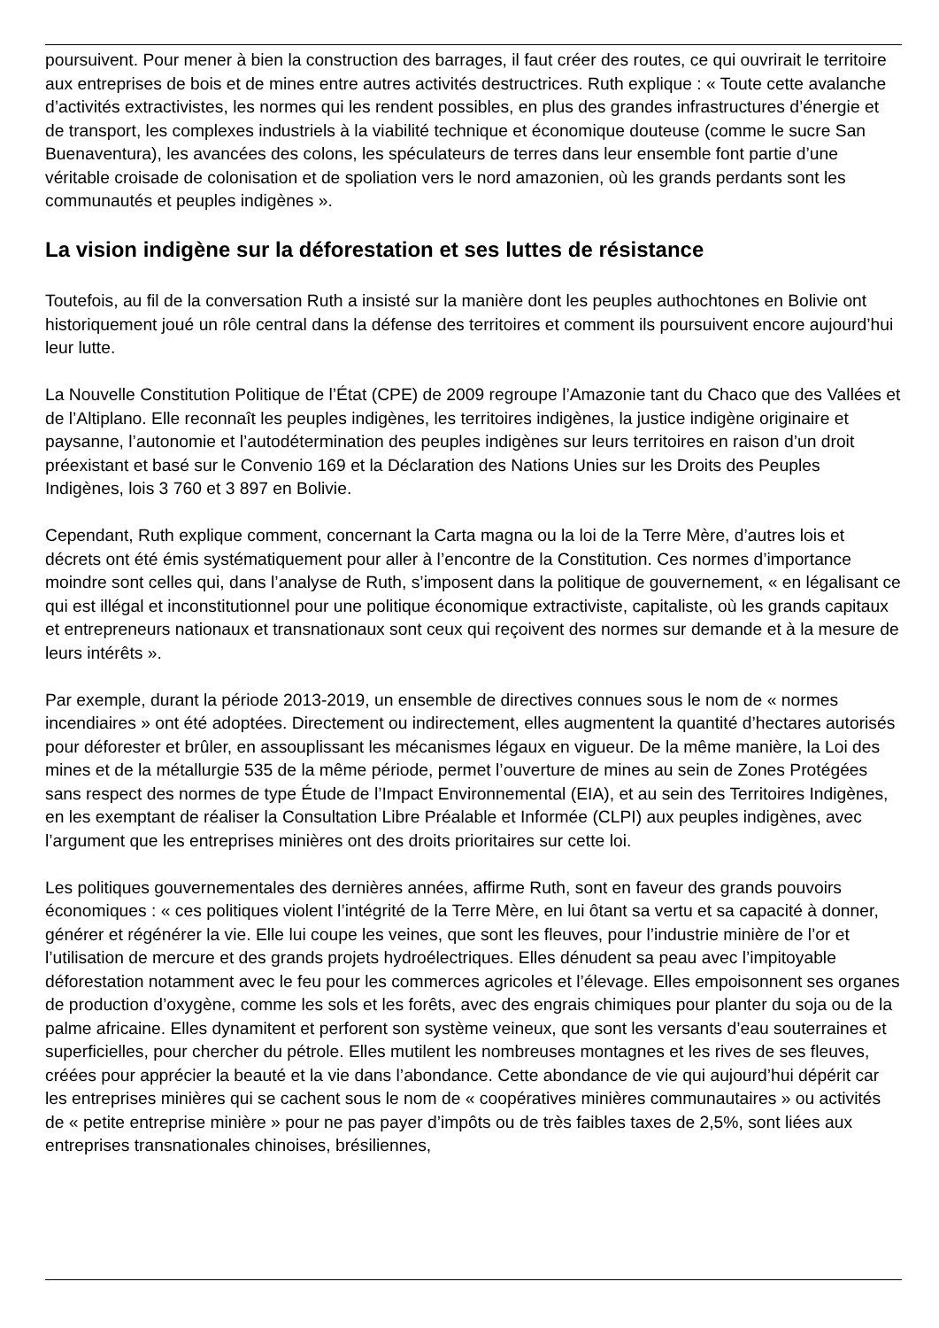poursuivent. Pour mener à bien la construction des barrages, il faut créer des routes, ce qui ouvrirait le territoire aux entreprises de bois et de mines entre autres activités destructrices. Ruth explique : « Toute cette avalanche d’activités extractivistes, les normes qui les rendent possibles, en plus des grandes infrastructures d’énergie et de transport, les complexes industriels à la viabilité technique et économique douteuse (comme le sucre San Buenaventura), les avancées des colons, les spéculateurs de terres dans leur ensemble font partie d’une véritable croisade de colonisation et de spoliation vers le nord amazonien, où les grands perdants sont les communautés et peuples indigènes ».
La vision indigène sur la déforestation et ses luttes de résistance
Toutefois, au fil de la conversation Ruth a insisté sur la manière dont les peuples authochtones en Bolivie ont historiquement joué un rôle central dans la défense des territoires et comment ils poursuivent encore aujourd’hui leur lutte.
La Nouvelle Constitution Politique de l’État (CPE) de 2009 regroupe l’Amazonie tant du Chaco que des Vallées et de l’Altiplano. Elle reconnaît les peuples indigènes, les territoires indigènes, la justice indigène originaire et paysanne, l’autonomie et l’autodétermination des peuples indigènes sur leurs territoires en raison d’un droit préexistant et basé sur le Convenio 169 et la Déclaration des Nations Unies sur les Droits des Peuples Indigènes, lois 3 760 et 3 897 en Bolivie.
Cependant, Ruth explique comment, concernant la Carta magna ou la loi de la Terre Mère, d’autres lois et décrets ont été émis systématiquement pour aller à l’encontre de la Constitution. Ces normes d’importance moindre sont celles qui, dans l’analyse de Ruth, s’imposent dans la politique de gouvernement, « en légalisant ce qui est illégal et inconstitutionnel pour une politique économique extractiviste, capitaliste, où les grands capitaux et entrepreneurs nationaux et transnationaux sont ceux qui reçoivent des normes sur demande et à la mesure de leurs intérêts ».
Par exemple, durant la période 2013-2019, un ensemble de directives connues sous le nom de « normes incendiaires » ont été adoptées. Directement ou indirectement, elles augmentent la quantité d’hectares autorisés pour déforester et brûler, en assouplissant les mécanismes légaux en vigueur. De la même manière, la Loi des mines et de la métallurgie 535 de la même période, permet l’ouverture de mines au sein de Zones Protégées sans respect des normes de type Étude de l’Impact Environnemental (EIA), et au sein des Territoires Indigènes, en les exemptant de réaliser la Consultation Libre Préalable et Informée (CLPI) aux peuples indigènes, avec l’argument que les entreprises minières ont des droits prioritaires sur cette loi.
Les politiques gouvernementales des dernières années, affirme Ruth, sont en faveur des grands pouvoirs économiques : « ces politiques violent l’intégrité de la Terre Mère, en lui ôtant sa vertu et sa capacité à donner, générer et régénérer la vie. Elle lui coupe les veines, que sont les fleuves, pour l’industrie minière de l’or et l’utilisation de mercure et des grands projets hydroélectriques. Elles dénudent sa peau avec l’impitoyable déforestation notamment avec le feu pour les commerces agricoles et l’élevage. Elles empoisonnent ses organes de production d’oxygène, comme les sols et les forêts, avec des engrais chimiques pour planter du soja ou de la palme africaine. Elles dynamitent et perforent son système veineux, que sont les versants d’eau souterraines et superficielles, pour chercher du pétrole. Elles mutilent les nombreuses montagnes et les rives de ses fleuves, créées pour apprécier la beauté et la vie dans l’abondance. Cette abondance de vie qui aujourd’hui dépérit car les entreprises minières qui se cachent sous le nom de « coopératives minières communautaires » ou activités de « petite entreprise minière » pour ne pas payer d’impôts ou de très faibles taxes de 2,5%, sont liées aux entreprises transnationales chinoises, brésiliennes,